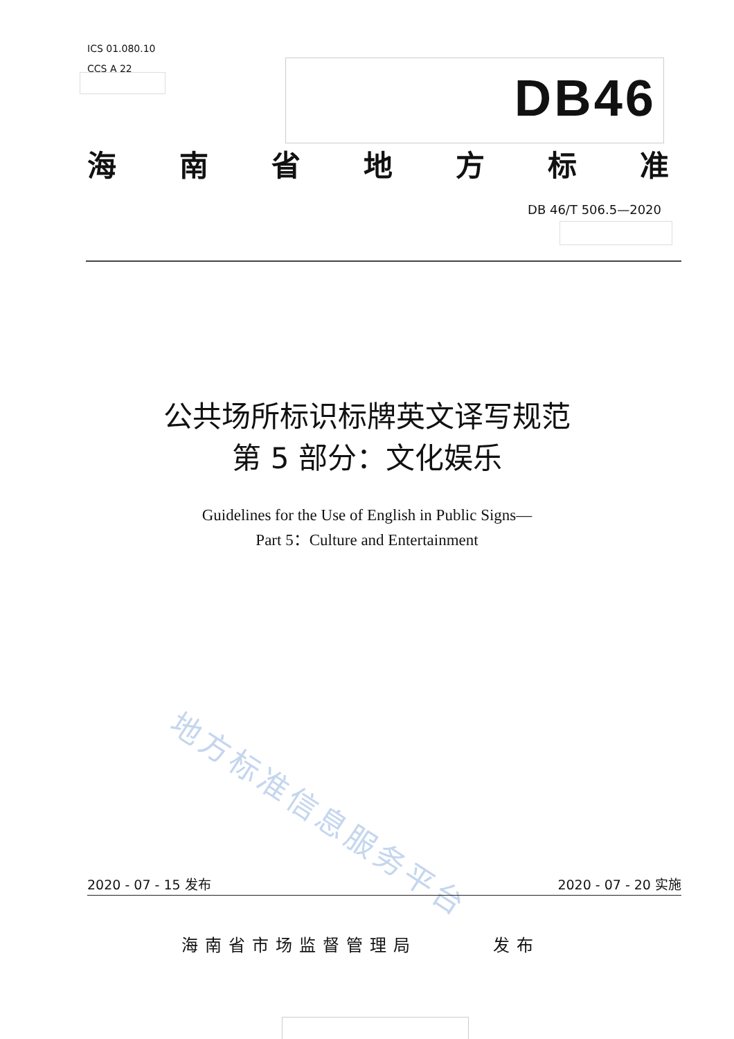ICS 01.080.10
CCS A 22
DB46
海南省地方标准
DB 46/T 506.5—2020
公共场所标识标牌英文译写规范
第 5 部分：文化娱乐
Guidelines for the Use of English in Public Signs—
Part 5：Culture and Entertainment
地方标准信息服务平台
2020 - 07 - 15 发布 2020 - 07 - 20 实施
海南省市场监督管理局 发布